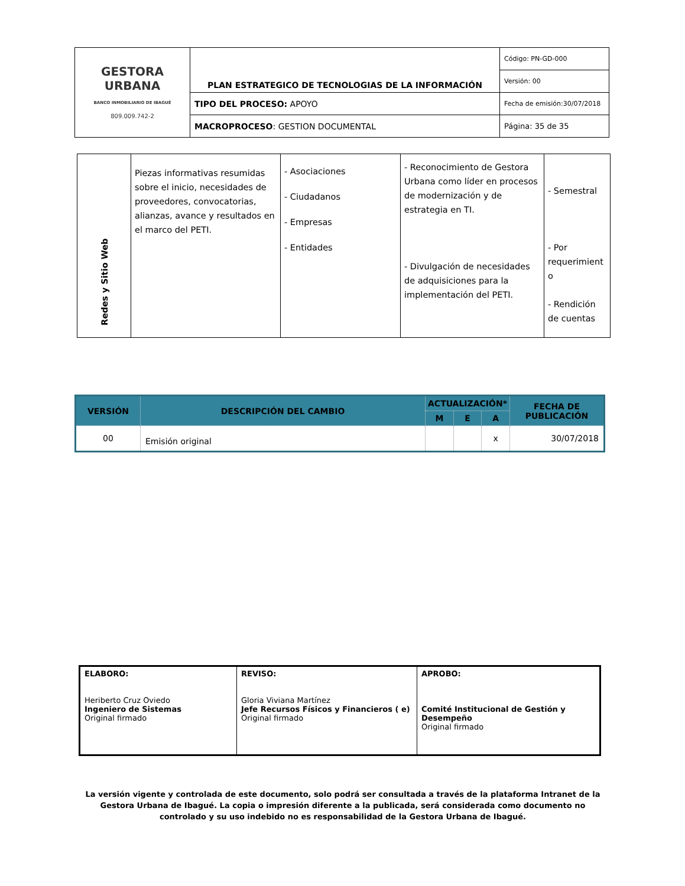| GESTORA URBANA BANCO INMOBILIARIO DE IBAGUÉ 809.009.742-2 | PLAN ESTRATEGICO DE TECNOLOGIAS DE LA INFORMACIÓN | Código: PN-GD-000 |
| | | Versión: 00 |
| | TIPO DEL PROCESO: APOYO | Fecha de emisión:30/07/2018 |
| | MACROPROCESO : GESTION DOCUMENTAL | Página: 35 de 35 |
| Redes y Sitio Web | Piezas informativas resumidas sobre el inicio, necesidades de proveedores, convocatorias, alianzas, avance y resultados en el marco del PETI. | - Asociaciones - Ciudadanos - Empresas - Entidades | - Reconocimiento de Gestora Urbana como líder en procesos de modernización y de estrategia en TI. - Divulgación de necesidades de adquisiciones para la implementación del PETI. | - Semestral - Por requerimient o - Rendición de cuentas |
| VERSIÓN | DESCRIPCIÓN DEL CAMBIO | ACTUALIZACIÓN* | | | FECHA DE PUBLICACIÓN |
| --- | --- | --- | --- | --- | --- |
| | | M | E | A | |
| 00 | Emisión original | | | x | 30/07/2018 |
| ELABORO: Heriberto Cruz Oviedo Ingeniero de Sistemas Original firmado | REVISO: Gloria Viviana Martínez Jefe Recursos Físicos y Financieros ( e) Original firmado | APROBO: Comité Institucional de Gestión y Desempeño Original firmado |
La versión vigente y controlada de este documento, solo podrá ser consultada a través de la plataforma Intranet de la Gestora Urbana de Ibagué. La copia o impresión diferente a la publicada, será considerada como documento no controlado y su uso indebido no es responsabilidad de la Gestora Urbana de Ibagué.